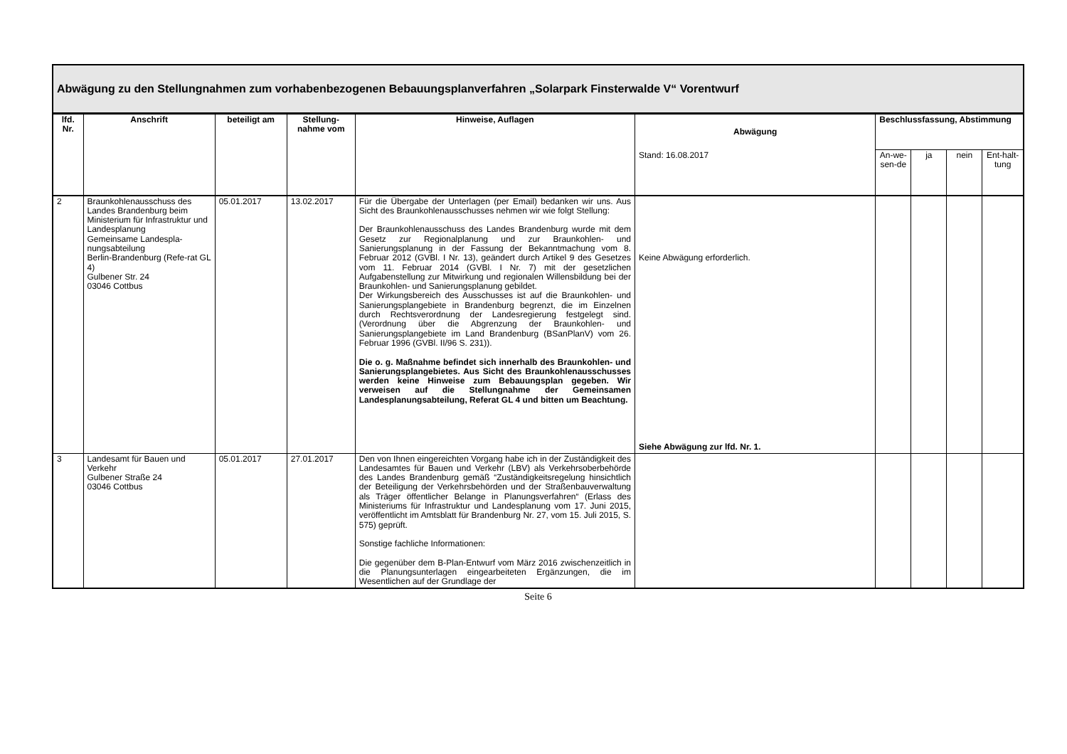Abwägung zu den Stellungnahmen zum vorhabenbezogenen Bebauungsplanverfahren „Solarpark Finsterwalde V“ Vorentwurf
| lfd. Nr. | Anschrift | beteiligt am | Stellung-nahme vom | Hinweise, Auflagen | Abwägung | Beschlussfassung, Abstimmung | | | |
| --- | --- | --- | --- | --- | --- | --- | --- | --- | --- |
| | | | | | Stand: 16.08.2017 | An-we-sen-de | ja | nein | Ent-halt-tung |
| 2 | Braunkohlenausschuss des Landes Brandenburg beim Ministerium für Infrastruktur und Landesplanung Gemeinsame Landespla-nungsabteilung Berlin-Brandenburg (Refe-rat GL 4) Gulbener Str. 24 03046 Cottbus | 05.01.2017 | 13.02.2017 | Für die Übergabe der Unterlagen (per Email) bedanken wir uns. Aus Sicht des Braunkohlenausschusses nehmen wir wie folgt Stellung: Der Braunkohlenausschuss des Landes Brandenburg wurde mit dem Gesetz zur Regionalplanung und zur Braunkohlen- und Sanierungsplanung in der Fassung der Bekanntmachung vom 8. Februar 2012 (GVBl. I Nr. 13), geändert durch Artikel 9 des Gesetzes vom 11. Februar 2014 (GVBl. I Nr. 7) mit der gesetzlichen Aufgabenstellung zur Mitwirkung und regionalen Willensbildung bei der Braunkohlen- und Sanierungsplanung gebildet. Der Wirkungsbereich des Ausschusses ist auf die Braunkohlen- und Sanierungsplangebiete in Brandenburg begrenzt, die im Einzelnen durch Rechtsverordnung der Landesregierung festgelegt sind. (Verordnung über die Abgrenzung der Braunkohlen- und Sanierungsplangebiete im Land Brandenburg (BSanPlanV) vom 26. Februar 1996 (GVBl. II/96 S. 231)). Die o. g. Maßnahme befindet sich innerhalb des Braunkohlen- und Sanierungsplangebietes. Aus Sicht des Braunkohlenausschusses werden keine Hinweise zum Bebauungsplan gegeben. Wir verweisen auf die Stellungnahme der Gemeinsamen Landesplanungsabteilung, Referat GL 4 und bitten um Beachtung. | Keine Abwägung erforderlich. Siehe Abwägung zur lfd. Nr. 1. | | | | |
| 3 | Landesamt für Bauen und Verkehr Gulbener Straße 24 03046 Cottbus | 05.01.2017 | 27.01.2017 | Den von Ihnen eingereichten Vorgang habe ich in der Zuständigkeit des Landesamtes für Bauen und Verkehr (LBV) als Verkehrsoberbehörde des Landes Brandenburg gemäß “Zuständigkeitsregelung hinsichtlich der Beteiligung der Verkehrsbehörden und der Straßenbauverwaltung als Träger öffentlicher Belange in Planungsverfahren“ (Erlass des Ministeriums für Infrastruktur und Landesplanung vom 17. Juni 2015, veröffentlicht im Amtsblatt für Brandenburg Nr. 27, vom 15. Juli 2015, S. 575) geprüft. Sonstige fachliche Informationen: Die gegenüber dem B-Plan-Entwurf vom März 2016 zwischenzeitlich in die Planungsunterlagen eingearbeiteten Ergänzungen, die im Wesentlichen auf der Grundlage der | | | | | |
Seite 6